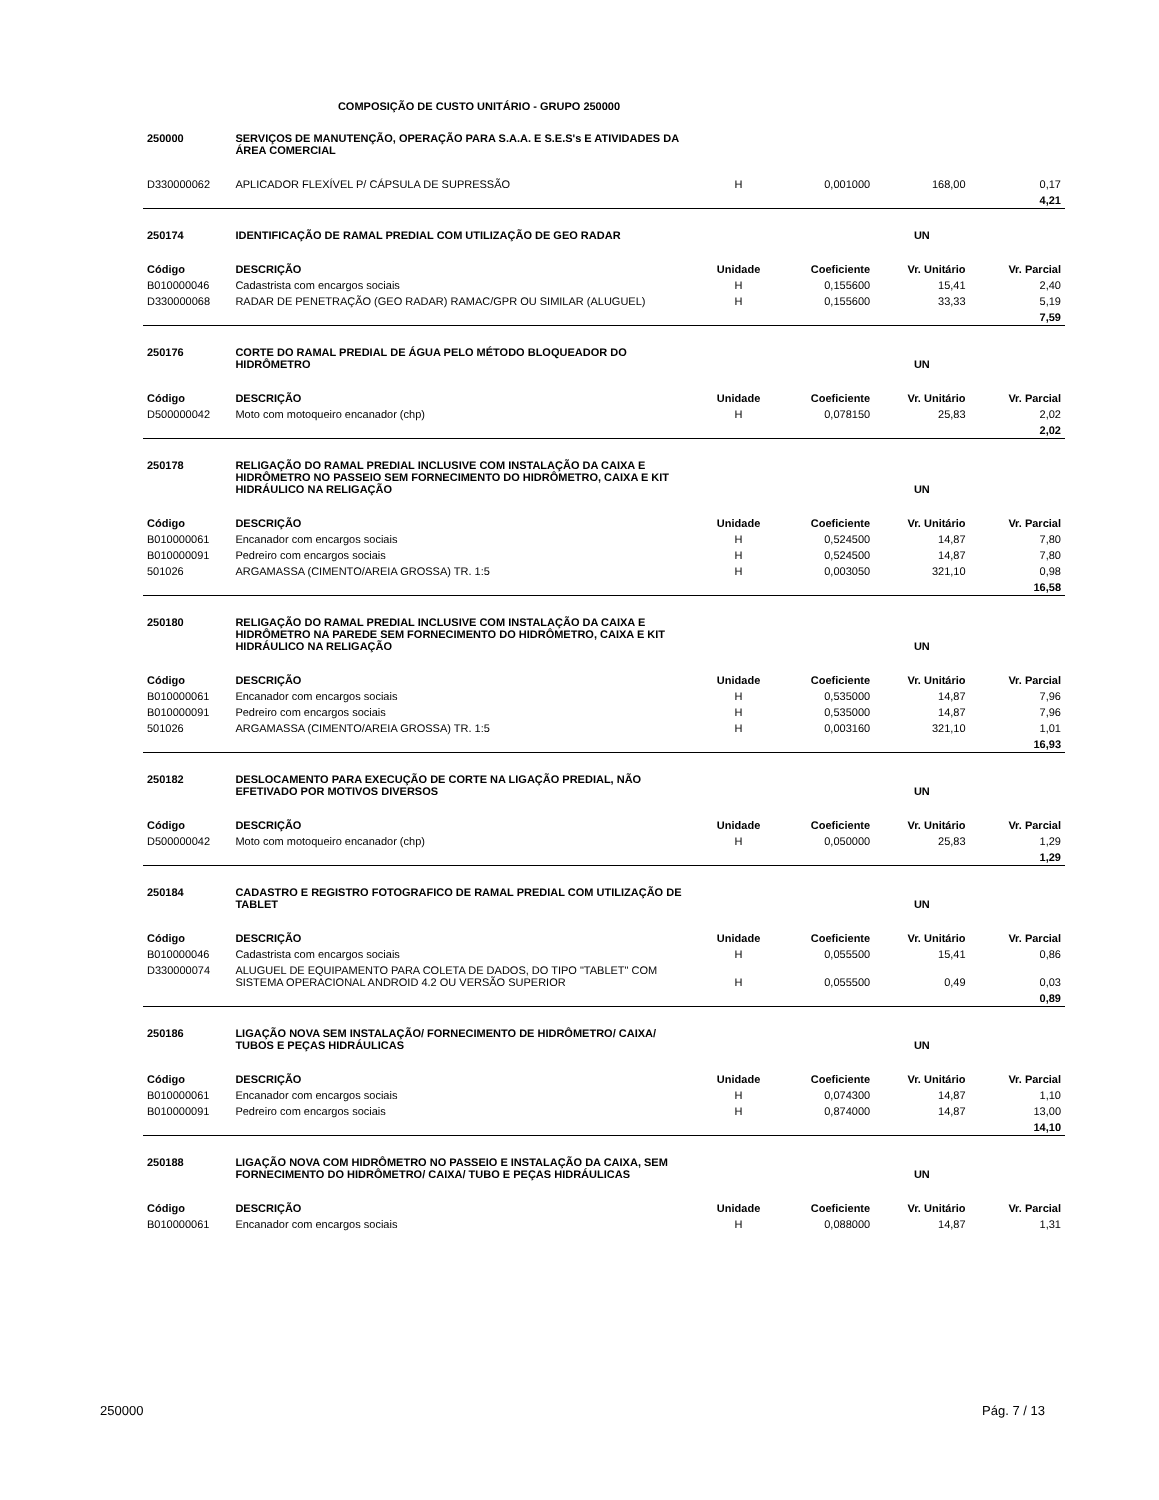COMPOSIÇÃO DE CUSTO UNITÁRIO - GRUPO 250000
| 250000 | SERVIÇOS DE MANUTENÇÃO, OPERAÇÃO PARA S.A.A. E S.E.S's E ATIVIDADES DA ÁREA COMERCIAL | | | | |
| D330000062 | APLICADOR FLEXÍVEL P/ CÁPSULA DE SUPRESSÃO | H | 0,001000 | 168,00 | 0,17 |
| | | | | | 4,21 |
| 250174 | IDENTIFICAÇÃO DE RAMAL PREDIAL COM UTILIZAÇÃO DE GEO RADAR | | | UN | |
| Código | DESCRIÇÃO | Unidade | Coeficiente | Vr. Unitário | Vr. Parcial |
| B010000046 | Cadastrista com encargos sociais | H | 0,155600 | 15,41 | 2,40 |
| D330000068 | RADAR DE PENETRAÇÃO (GEO RADAR) RAMAC/GPR OU SIMILAR (ALUGUEL) | H | 0,155600 | 33,33 | 5,19 |
| | | | | | 7,59 |
| 250176 | CORTE DO RAMAL PREDIAL DE ÁGUA PELO MÉTODO BLOQUEADOR DO HIDRÔMETRO | | | UN | |
| Código | DESCRIÇÃO | Unidade | Coeficiente | Vr. Unitário | Vr. Parcial |
| D500000042 | Moto com motoqueiro encanador (chp) | H | 0,078150 | 25,83 | 2,02 |
| | | | | | 2,02 |
| 250178 | RELIGAÇÃO DO RAMAL PREDIAL INCLUSIVE COM INSTALAÇÃO DA CAIXA E HIDRÔMETRO NO PASSEIO SEM FORNECIMENTO DO HIDRÔMETRO, CAIXA E KIT HIDRÁULICO NA RELIGAÇÃO | | | UN | |
| Código | DESCRIÇÃO | Unidade | Coeficiente | Vr. Unitário | Vr. Parcial |
| B010000061 | Encanador com encargos sociais | H | 0,524500 | 14,87 | 7,80 |
| B010000091 | Pedreiro com encargos sociais | H | 0,524500 | 14,87 | 7,80 |
| 501026 | ARGAMASSA (CIMENTO/AREIA GROSSA) TR. 1:5 | H | 0,003050 | 321,10 | 0,98 |
| | | | | | 16,58 |
| 250180 | RELIGAÇÃO DO RAMAL PREDIAL INCLUSIVE COM INSTALAÇÃO DA CAIXA E HIDRÔMETRO NA PAREDE SEM FORNECIMENTO DO HIDRÔMETRO, CAIXA E KIT HIDRÁULICO NA RELIGAÇÃO | | | UN | |
| Código | DESCRIÇÃO | Unidade | Coeficiente | Vr. Unitário | Vr. Parcial |
| B010000061 | Encanador com encargos sociais | H | 0,535000 | 14,87 | 7,96 |
| B010000091 | Pedreiro com encargos sociais | H | 0,535000 | 14,87 | 7,96 |
| 501026 | ARGAMASSA (CIMENTO/AREIA GROSSA) TR. 1:5 | H | 0,003160 | 321,10 | 1,01 |
| | | | | | 16,93 |
| 250182 | DESLOCAMENTO PARA EXECUÇÃO DE CORTE NA LIGAÇÃO PREDIAL, NÃO EFETIVADO POR MOTIVOS DIVERSOS | | | UN | |
| Código | DESCRIÇÃO | Unidade | Coeficiente | Vr. Unitário | Vr. Parcial |
| D500000042 | Moto com motoqueiro encanador (chp) | H | 0,050000 | 25,83 | 1,29 |
| | | | | | 1,29 |
| 250184 | CADASTRO E REGISTRO FOTOGRAFICO DE RAMAL PREDIAL COM UTILIZAÇÃO DE TABLET | | | UN | |
| Código | DESCRIÇÃO | Unidade | Coeficiente | Vr. Unitário | Vr. Parcial |
| B010000046 | Cadastrista com encargos sociais | H | 0,055500 | 15,41 | 0,86 |
| D330000074 | ALUGUEL DE EQUIPAMENTO PARA COLETA DE DADOS, DO TIPO "TABLET" COM SISTEMA OPERACIONAL ANDROID 4.2 OU VERSÃO SUPERIOR | H | 0,055500 | 0,49 | 0,03 |
| | | | | | 0,89 |
| 250186 | LIGAÇÃO NOVA SEM INSTALAÇÃO/ FORNECIMENTO DE HIDRÔMETRO/ CAIXA/ TUBOS E PEÇAS HIDRÁULICAS | | | UN | |
| Código | DESCRIÇÃO | Unidade | Coeficiente | Vr. Unitário | Vr. Parcial |
| B010000061 | Encanador com encargos sociais | H | 0,074300 | 14,87 | 1,10 |
| B010000091 | Pedreiro com encargos sociais | H | 0,874000 | 14,87 | 13,00 |
| | | | | | 14,10 |
| 250188 | LIGAÇÃO NOVA COM HIDRÔMETRO NO PASSEIO E INSTALAÇÃO DA CAIXA, SEM FORNECIMENTO DO HIDRÔMETRO/ CAIXA/ TUBO E PEÇAS HIDRÁULICAS | | | UN | |
| Código | DESCRIÇÃO | Unidade | Coeficiente | Vr. Unitário | Vr. Parcial |
| B010000061 | Encanador com encargos sociais | H | 0,088000 | 14,87 | 1,31 |
250000 Pág. 7 / 13